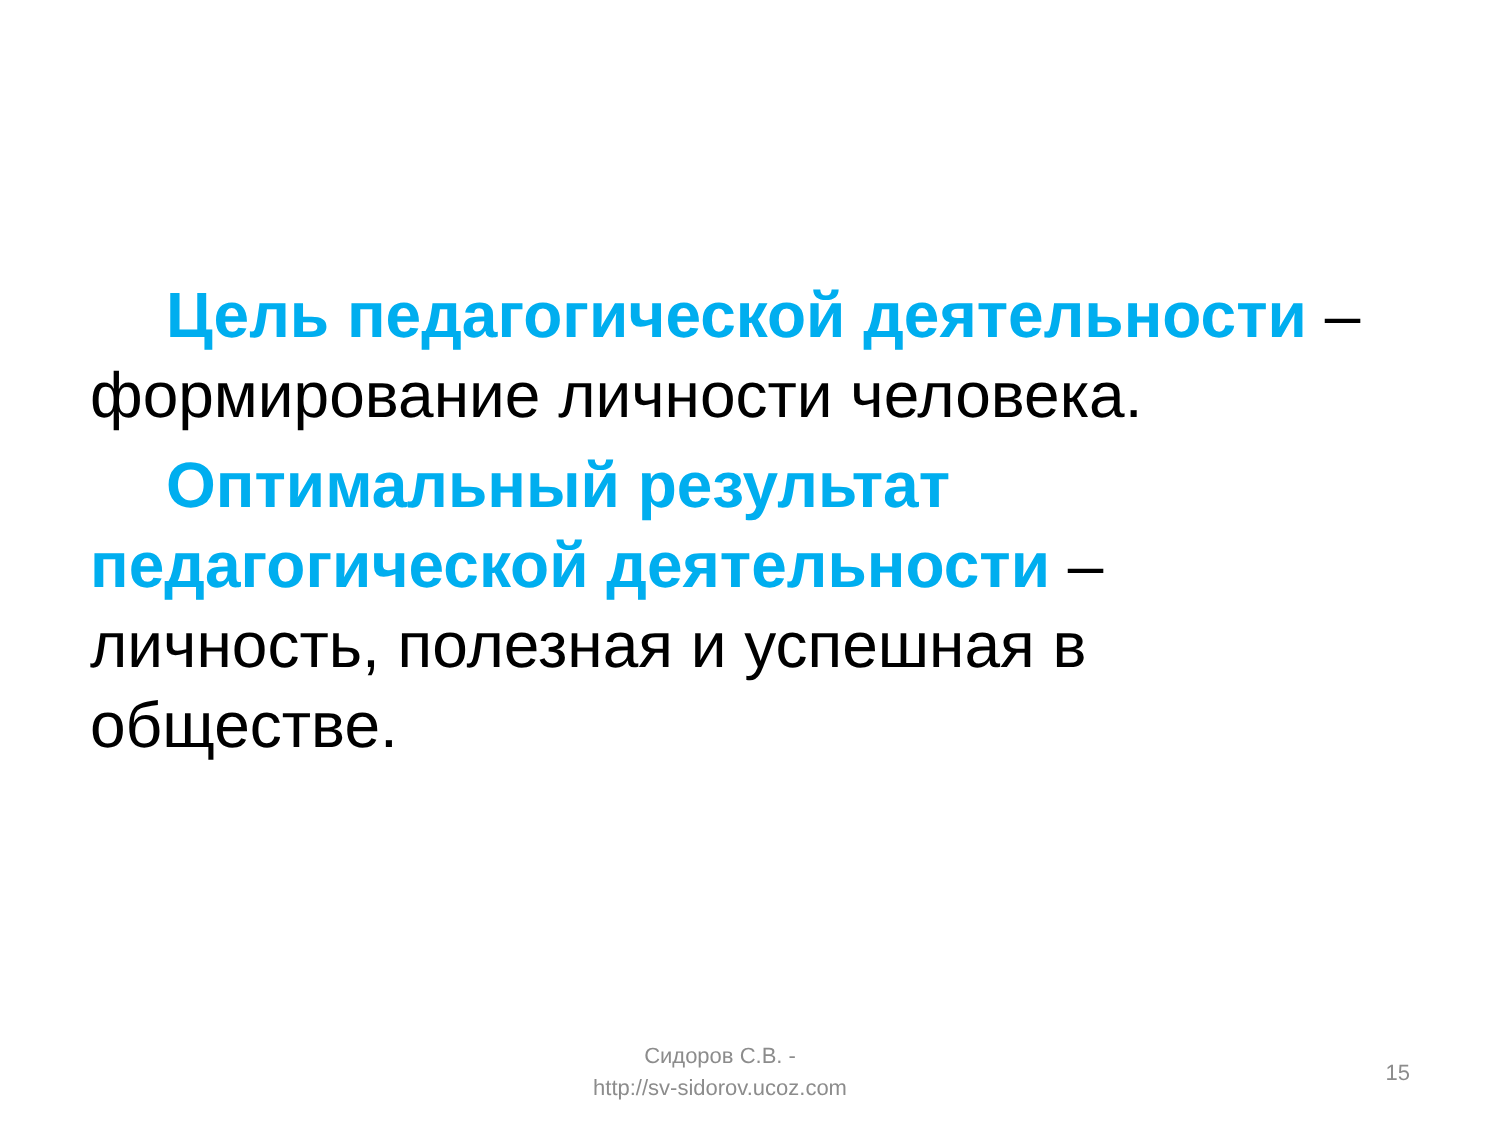Цель педагогической деятельности – формирование личности человека.
Оптимальный результат педагогической деятельности – личность, полезная и успешная в обществе.
Сидоров С.В. -
http://sv-sidorov.ucoz.com
15